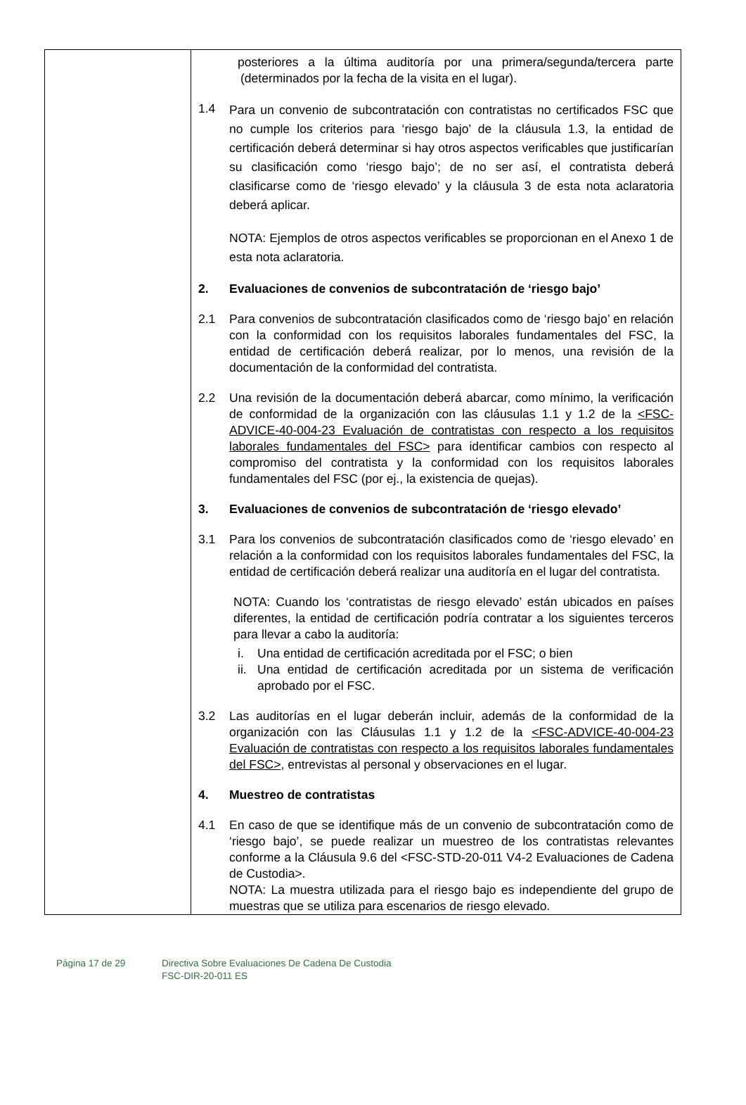| | posteriores a la última auditoría por una primera/segunda/tercera parte (determinados por la fecha de la visita en el lugar). 1.4 Para un convenio de subcontratación con contratistas no certificados FSC que no cumple los criterios para ‘riesgo bajo’ de la cláusula 1.3, la entidad de certificación deberá determinar si hay otros aspectos verificables que justificarían su clasificación como ‘riesgo bajo’; de no ser así, el contratista deberá clasificarse como de ‘riesgo elevado’ y la cláusula 3 de esta nota aclaratoria deberá aplicar. NOTA: Ejemplos de otros aspectos verificables se proporcionan en el Anexo 1 de esta nota aclaratoria. 2. Evaluaciones de convenios de subcontratación de ‘riesgo bajo’ 2.1 Para convenios de subcontratación clasificados como de ‘riesgo bajo’ en relación con la conformidad con los requisitos laborales fundamentales del FSC, la entidad de certificación deberá realizar, por lo menos, una revisión de la documentación de la conformidad del contratista. 2.2 Una revisión de la documentación deberá abarcar, como mínimo, la verificación de conformidad de la organización con las cláusulas 1.1 y 1.2 de la <FSC-ADVICE-40-004-23 Evaluación de contratistas con respecto a los requisitos laborales fundamentales del FSC> para identificar cambios con respecto al compromiso del contratista y la conformidad con los requisitos laborales fundamentales del FSC (por ej., la existencia de quejas). 3. Evaluaciones de convenios de subcontratación de ‘riesgo elevado’ 3.1 Para los convenios de subcontratación clasificados como de ‘riesgo elevado’ en relación a la conformidad con los requisitos laborales fundamentales del FSC, la entidad de certificación deberá realizar una auditoría en el lugar del contratista. NOTA: Cuando los ‘contratistas de riesgo elevado’ están ubicados en países diferentes, la entidad de certificación podría contratar a los siguientes terceros para llevar a cabo la auditoría: i. Una entidad de certificación acreditada por el FSC; o bien ii. Una entidad de certificación acreditada por un sistema de verificación aprobado por el FSC. 3.2 Las auditorías en el lugar deberán incluir, además de la conformidad de la organización con las Cláusulas 1.1 y 1.2 de la <FSC-ADVICE-40-004-23 Evaluación de contratistas con respecto a los requisitos laborales fundamentales del FSC> , entrevistas al personal y observaciones en el lugar. 4. Muestreo de contratistas 4.1 En caso de que se identifique más de un convenio de subcontratación como de ‘riesgo bajo’, se puede realizar un muestreo de los contratistas relevantes conforme a la Cláusula 9.6 del <FSC-STD-20-011 V4-2 Evaluaciones de Cadena de Custodia>. NOTA: La muestra utilizada para el riesgo bajo es independiente del grupo de muestras que se utiliza para escenarios de riesgo elevado. |
Página 17 de 29 Directiva Sobre Evaluaciones De Cadena De Custodia
FSC-DIR-20-011 ES